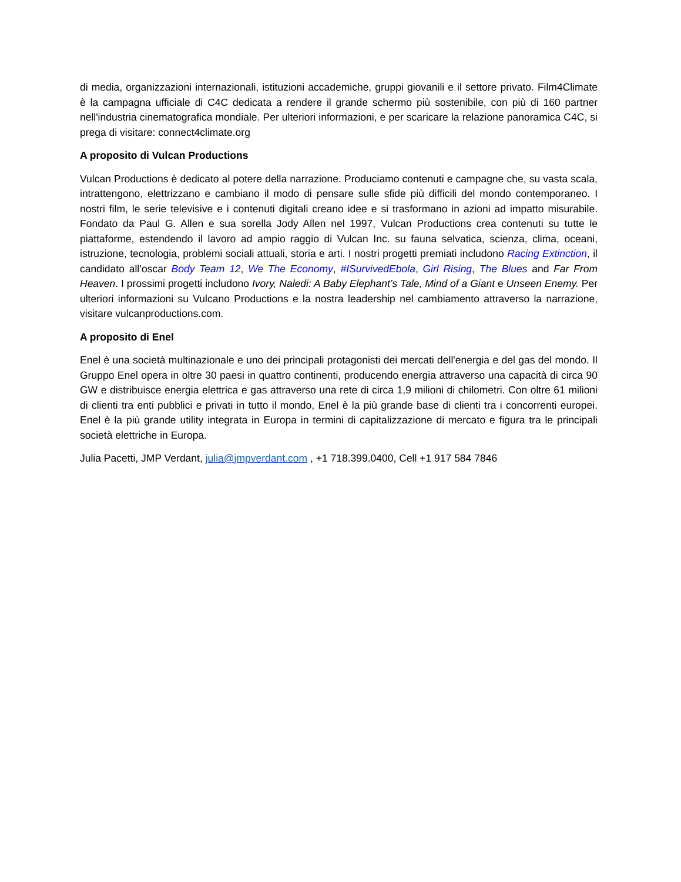di media, organizzazioni internazionali, istituzioni accademiche, gruppi giovanili e il settore privato. Film4Climate è la campagna ufficiale di C4C dedicata a rendere il grande schermo più sostenibile, con più di 160 partner nell'industria cinematografica mondiale. Per ulteriori informazioni, e per scaricare la relazione panoramica C4C, si prega di visitare: connect4climate.org
A proposito di Vulcan Productions
Vulcan Productions è dedicato al potere della narrazione. Produciamo contenuti e campagne che, su vasta scala, intrattengono, elettrizzano e cambiano il modo di pensare sulle sfide più difficili del mondo contemporaneo. I nostri film, le serie televisive e i contenuti digitali creano idee e si trasformano in azioni ad impatto misurabile. Fondato da Paul G. Allen e sua sorella Jody Allen nel 1997, Vulcan Productions crea contenuti su tutte le piattaforme, estendendo il lavoro ad ampio raggio di Vulcan Inc. su fauna selvatica, scienza, clima, oceani, istruzione, tecnologia, problemi sociali attuali, storia e arti. I nostri progetti premiati includono Racing Extinction, il candidato all’oscar Body Team 12, We The Economy, #ISurvivedEbola, Girl Rising, The Blues and Far From Heaven. I prossimi progetti includono Ivory, Naledi: A Baby Elephant’s Tale, Mind of a Giant e Unseen Enemy. Per ulteriori informazioni su Vulcano Productions e la nostra leadership nel cambiamento attraverso la narrazione, visitare vulcanproductions.com.
A proposito di Enel
Enel è una società multinazionale e uno dei principali protagonisti dei mercati dell'energia e del gas del mondo. Il Gruppo Enel opera in oltre 30 paesi in quattro continenti, producendo energia attraverso una capacità di circa 90 GW e distribuisce energia elettrica e gas attraverso una rete di circa 1,9 milioni di chilometri. Con oltre 61 milioni di clienti tra enti pubblici e privati in tutto il mondo, Enel è la più grande base di clienti tra i concorrenti europei. Enel è la più grande utility integrata in Europa in termini di capitalizzazione di mercato e figura tra le principali società elettriche in Europa.
Julia Pacetti, JMP Verdant, julia@jmpverdant.com , +1 718.399.0400, Cell +1 917 584 7846